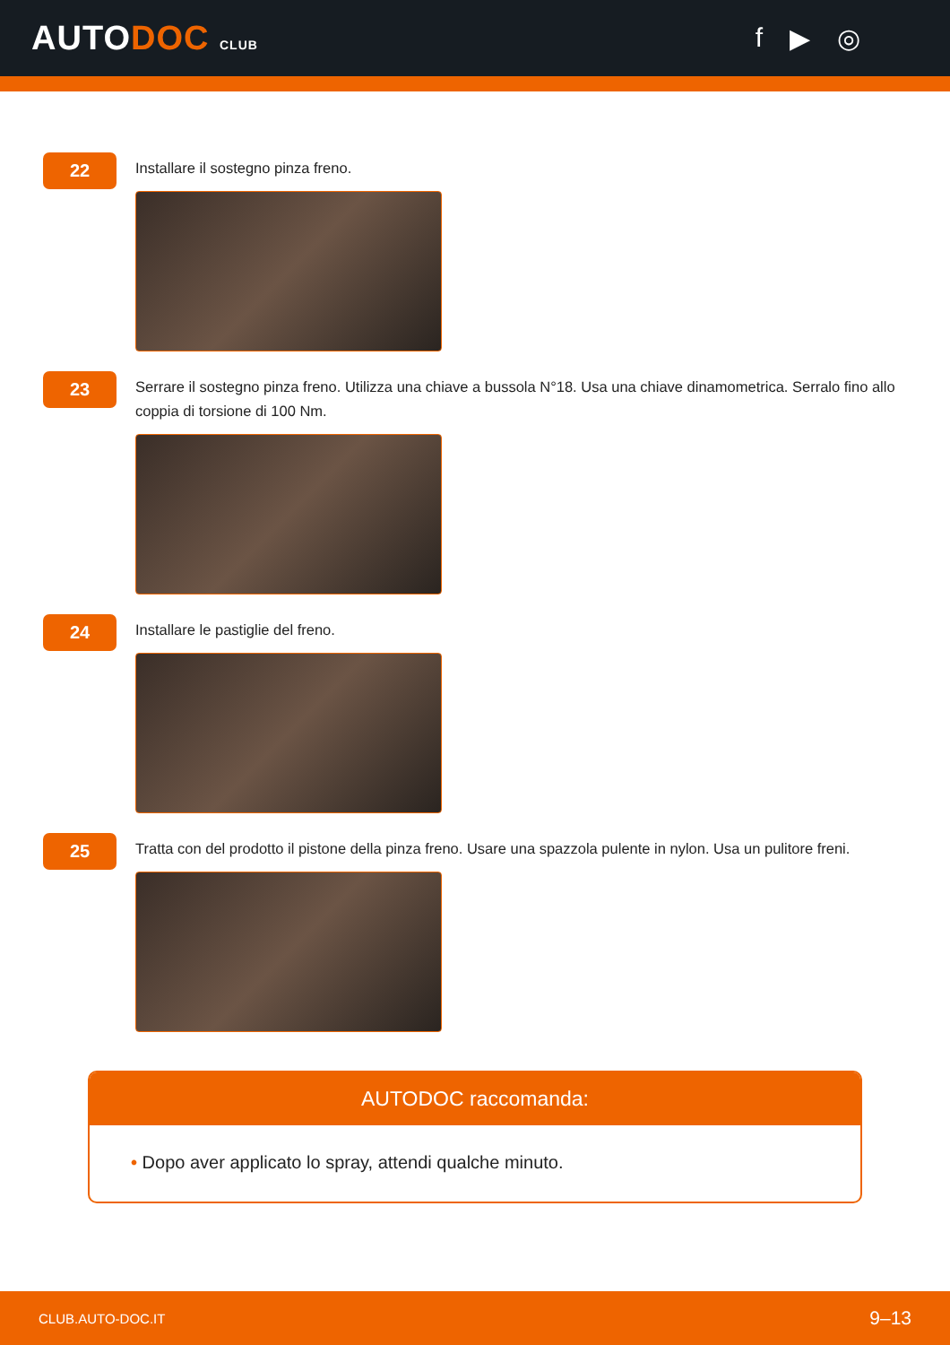AUTODOC CLUB
f ▶ ◎
22
Installare il sostegno pinza freno.
23
Serrare il sostegno pinza freno. Utilizza una chiave a bussola N°18. Usa una chiave dinamometrica. Serralo fino allo coppia di torsione di 100 Nm.
24
Installare le pastiglie del freno.
25
Tratta con del prodotto il pistone della pinza freno. Usare una spazzola pulente in nylon. Usa un pulitore freni.
AUTODOC raccomanda:
• Dopo aver applicato lo spray, attendi qualche minuto.
CLUB.AUTO-DOC.IT 9–13